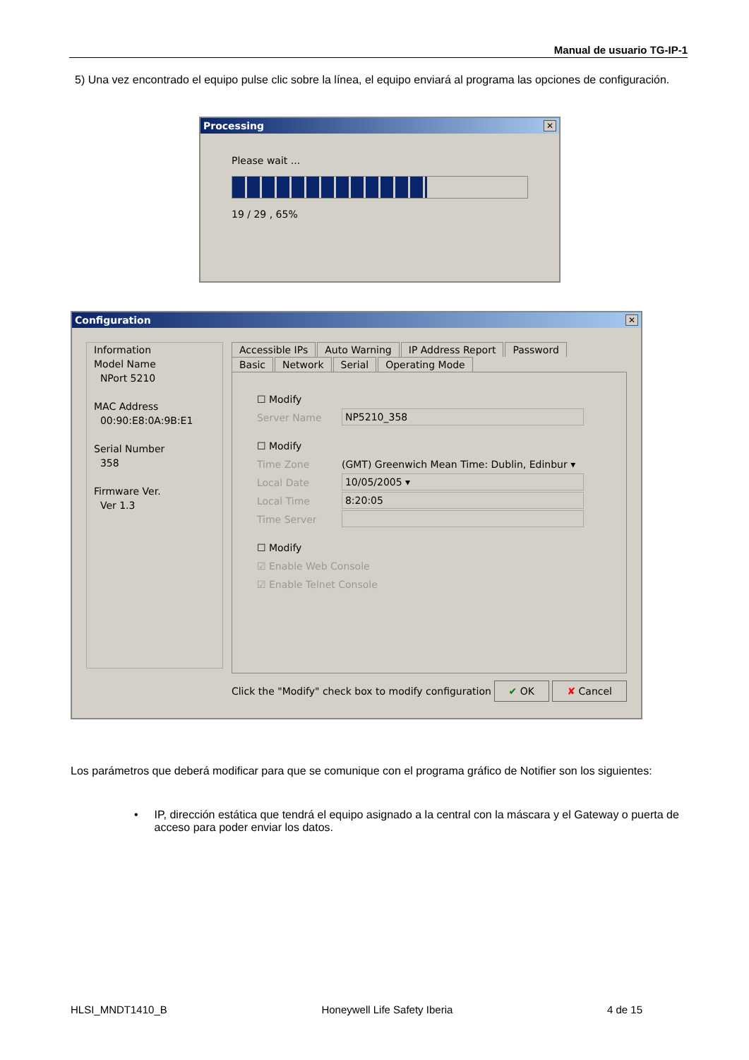Manual de usuario TG-IP-1
5) Una vez encontrado el equipo pulse clic sobre la línea, el equipo enviará al programa las opciones de configuración.
Processing ✕
Please wait ...
19 / 29 , 65%
Configuration ✕
Information
Model Name
NPort 5210
MAC Address
00:90:E8:0A:9B:E1
Serial Number
358
Firmware Ver.
Ver 1.3
Accessible IPs Auto Warning IP Address Report Password
Basic Network Serial Operating Mode
☐ Modify
Server Name NP5210_358
☐ Modify
Time Zone (GMT) Greenwich Mean Time: Dublin, Edinbur ▾
Local Date 10/05/2005 ▾
Local Time 8:20:05
Time Server
☐ Modify
☑ Enable Web Console
☑ Enable Telnet Console
Click the "Modify" check box to modify configuration ✔ OK ✘ Cancel
Los parámetros que deberá modificar para que se comunique con el programa gráfico de Notifier son los siguientes:
• IP, dirección estática que tendrá el equipo asignado a la central con la máscara y el Gateway o puerta de acceso para poder enviar los datos.
HLSI_MNDT1410_B Honeywell Life Safety Iberia 4 de 15